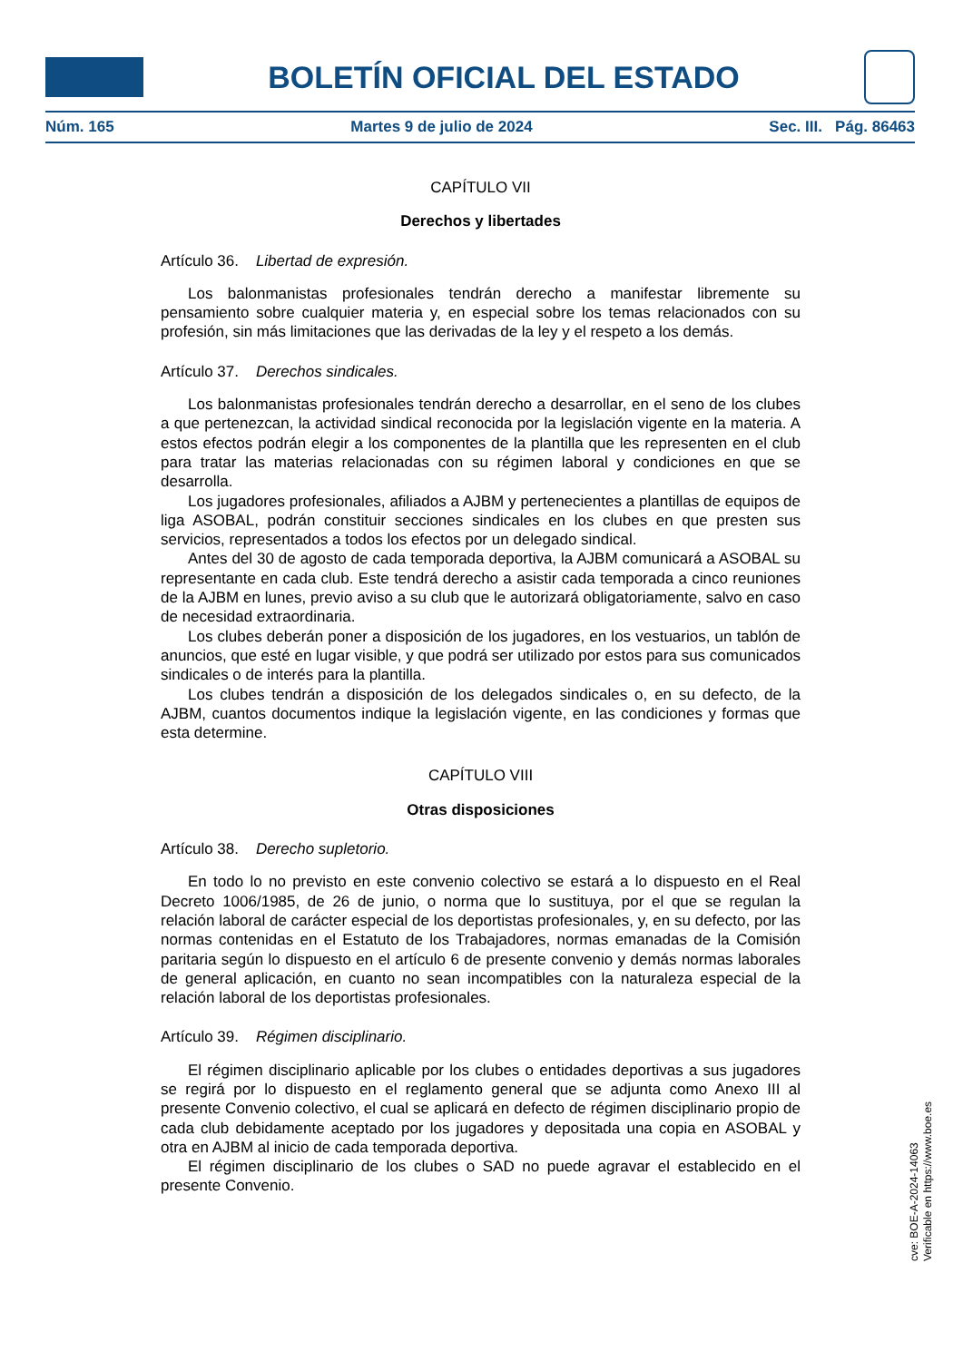BOLETÍN OFICIAL DEL ESTADO
Núm. 165 Martes 9 de julio de 2024 Sec. III. Pág. 86463
CAPÍTULO VII
Derechos y libertades
Artículo 36. Libertad de expresión.
Los balonmanistas profesionales tendrán derecho a manifestar libremente su pensamiento sobre cualquier materia y, en especial sobre los temas relacionados con su profesión, sin más limitaciones que las derivadas de la ley y el respeto a los demás.
Artículo 37. Derechos sindicales.
Los balonmanistas profesionales tendrán derecho a desarrollar, en el seno de los clubes a que pertenezcan, la actividad sindical reconocida por la legislación vigente en la materia. A estos efectos podrán elegir a los componentes de la plantilla que les representen en el club para tratar las materias relacionadas con su régimen laboral y condiciones en que se desarrolla.
Los jugadores profesionales, afiliados a AJBM y pertenecientes a plantillas de equipos de liga ASOBAL, podrán constituir secciones sindicales en los clubes en que presten sus servicios, representados a todos los efectos por un delegado sindical.
Antes del 30 de agosto de cada temporada deportiva, la AJBM comunicará a ASOBAL su representante en cada club. Este tendrá derecho a asistir cada temporada a cinco reuniones de la AJBM en lunes, previo aviso a su club que le autorizará obligatoriamente, salvo en caso de necesidad extraordinaria.
Los clubes deberán poner a disposición de los jugadores, en los vestuarios, un tablón de anuncios, que esté en lugar visible, y que podrá ser utilizado por estos para sus comunicados sindicales o de interés para la plantilla.
Los clubes tendrán a disposición de los delegados sindicales o, en su defecto, de la AJBM, cuantos documentos indique la legislación vigente, en las condiciones y formas que esta determine.
CAPÍTULO VIII
Otras disposiciones
Artículo 38. Derecho supletorio.
En todo lo no previsto en este convenio colectivo se estará a lo dispuesto en el Real Decreto 1006/1985, de 26 de junio, o norma que lo sustituya, por el que se regulan la relación laboral de carácter especial de los deportistas profesionales, y, en su defecto, por las normas contenidas en el Estatuto de los Trabajadores, normas emanadas de la Comisión paritaria según lo dispuesto en el artículo 6 de presente convenio y demás normas laborales de general aplicación, en cuanto no sean incompatibles con la naturaleza especial de la relación laboral de los deportistas profesionales.
Artículo 39. Régimen disciplinario.
El régimen disciplinario aplicable por los clubes o entidades deportivas a sus jugadores se regirá por lo dispuesto en el reglamento general que se adjunta como Anexo III al presente Convenio colectivo, el cual se aplicará en defecto de régimen disciplinario propio de cada club debidamente aceptado por los jugadores y depositada una copia en ASOBAL y otra en AJBM al inicio de cada temporada deportiva.
El régimen disciplinario de los clubes o SAD no puede agravar el establecido en el presente Convenio.
cve: BOE-A-2024-14063
Verificable en https://www.boe.es